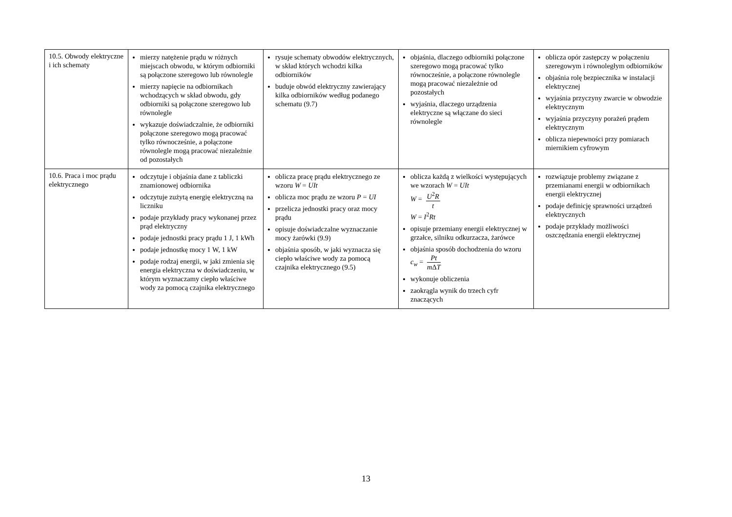| 10.5. Obwody elektryczne i ich schematy | mierzy natężenie prądu w różnych miejscach obwodu, w którym odbiorniki są połączone szeregowo lub równolegle mierzy napięcie na odbiornikach wchodzących w skład obwodu, gdy odbiorniki są połączone szeregowo lub równolegle wykazuje doświadczalnie, że odbiorniki połączone szeregowo mogą pracować tylko równocześnie, a połączone równolegle mogą pracować niezależnie od pozostałych | rysuje schematy obwodów elektrycznych, w skład których wchodzi kilka odbiorników buduje obwód elektryczny zawierający kilka odbiorników według podanego schematu (9.7) | objaśnia, dlaczego odbiorniki połączone szeregowo mogą pracować tylko równocześnie, a połączone równolegle mogą pracować niezależnie od pozostałych wyjaśnia, dlaczego urządzenia elektryczne są włączane do sieci równolegle | oblicza opór zastępczy w połączeniu szeregowym i równoległym odbiorników objaśnia rolę bezpiecznika w instalacji elektrycznej wyjaśnia przyczyny zwarcie w obwodzie elektrycznym wyjaśnia przyczyny porażeń prądem elektrycznym oblicza niepewności przy pomiarach miernikiem cyfrowym |
| 10.6. Praca i moc prądu elektrycznego | odczytuje i objaśnia dane z tabliczki znamionowej odbiornika odczytuje zużytą energię elektryczną na liczniku podaje przykłady pracy wykonanej przez prąd elektryczny podaje jednostki pracy prądu 1 J, 1 kWh podaje jednostkę mocy 1 W, 1 kW podaje rodzaj energii, w jaki zmienia się energia elektryczna w doświadczeniu, w którym wyznaczamy ciepło właściwe wody za pomocą czajnika elektrycznego | oblicza pracę prądu elektrycznego ze wzoru W = UIt oblicza moc prądu ze wzoru P = UI przelicza jednostki pracy oraz mocy prądu opisuje doświadczalne wyznaczanie mocy żarówki (9.9) objaśnia sposób, w jaki wyznacza się ciepło właściwe wody za pomocą czajnika elektrycznego (9.5) | oblicza każdą z wielkości występujących we wzorach W = UIt W = U<sup>2</sup> R t W = I<sup>2</sup> Rt opisuje przemiany energii elektrycznej w grzałce, silniku odkurzacza, żarówce objaśnia sposób dochodzenia do wzoru c<sub>w</sub> = Pt m Δ T wykonuje obliczenia zaokrągla wynik do trzech cyfr znaczących | rozwiązuje problemy związane z przemianami energii w odbiornikach energii elektrycznej podaje definicję sprawności urządzeń elektrycznych podaje przykłady możliwości oszczędzania energii elektrycznej |
13